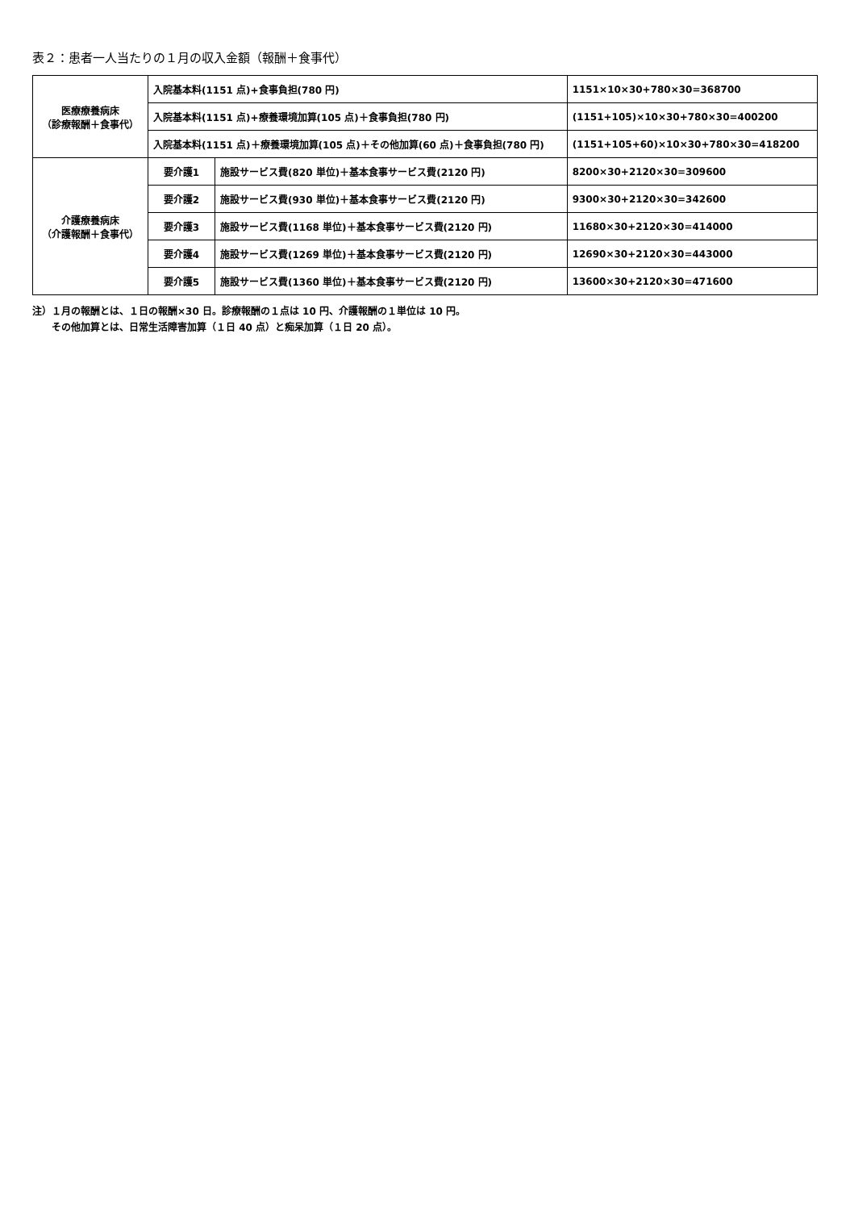表２：患者一人当たりの１月の収入金額（報酬＋食事代）
| 医療療養病床 （診療報酬＋食事代） | 入院基本料(1151 点)+食事負担(780 円) | | 1151×10×30+780×30=368700 |
| | 入院基本料(1151 点)+療養環境加算(105 点)＋食事負担(780 円) | | (1151+105)×10×30+780×30=400200 |
| | 入院基本料(1151 点)＋療養環境加算(105 点)＋その他加算(60 点)＋食事負担(780 円) | | (1151+105+60)×10×30+780×30=418200 |
| 介護療養病床 （介護報酬＋食事代） | 要介護1 | 施設サービス費(820 単位)＋基本食事サービス費(2120 円) | 8200×30+2120×30=309600 |
| | 要介護2 | 施設サービス費(930 単位)＋基本食事サービス費(2120 円) | 9300×30+2120×30=342600 |
| | 要介護3 | 施設サービス費(1168 単位)＋基本食事サービス費(2120 円) | 11680×30+2120×30=414000 |
| | 要介護4 | 施設サービス費(1269 単位)＋基本食事サービス費(2120 円) | 12690×30+2120×30=443000 |
| | 要介護5 | 施設サービス費(1360 単位)＋基本食事サービス費(2120 円) | 13600×30+2120×30=471600 |
注）１月の報酬とは、１日の報酬×30 日。診療報酬の１点は 10 円、介護報酬の１単位は 10 円。
　　その他加算とは、日常生活障害加算（１日 40 点）と痴呆加算（１日 20 点）。